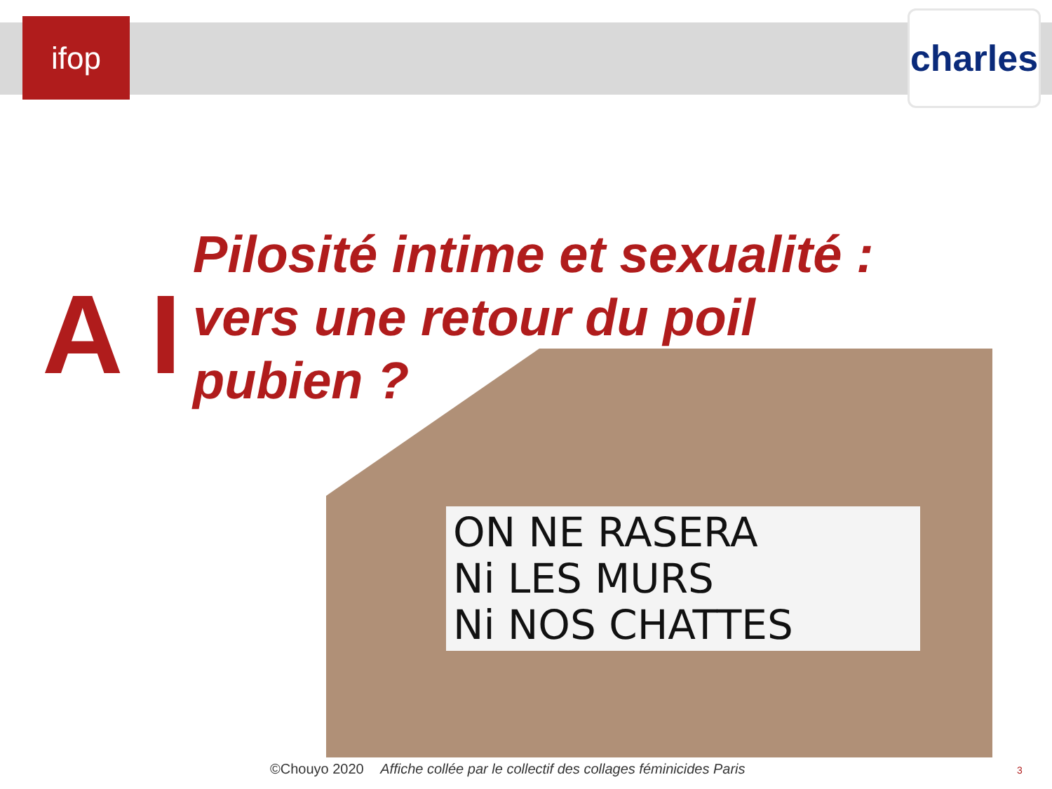ifop
charles
A I
Pilosité intime et sexualité : vers une retour du poil pubien ?
ON NE RASERA
Ni LES MURS
Ni NOS CHATTES
©Chouyo 2020 Affiche collée par le collectif des collages féminicides Paris
3